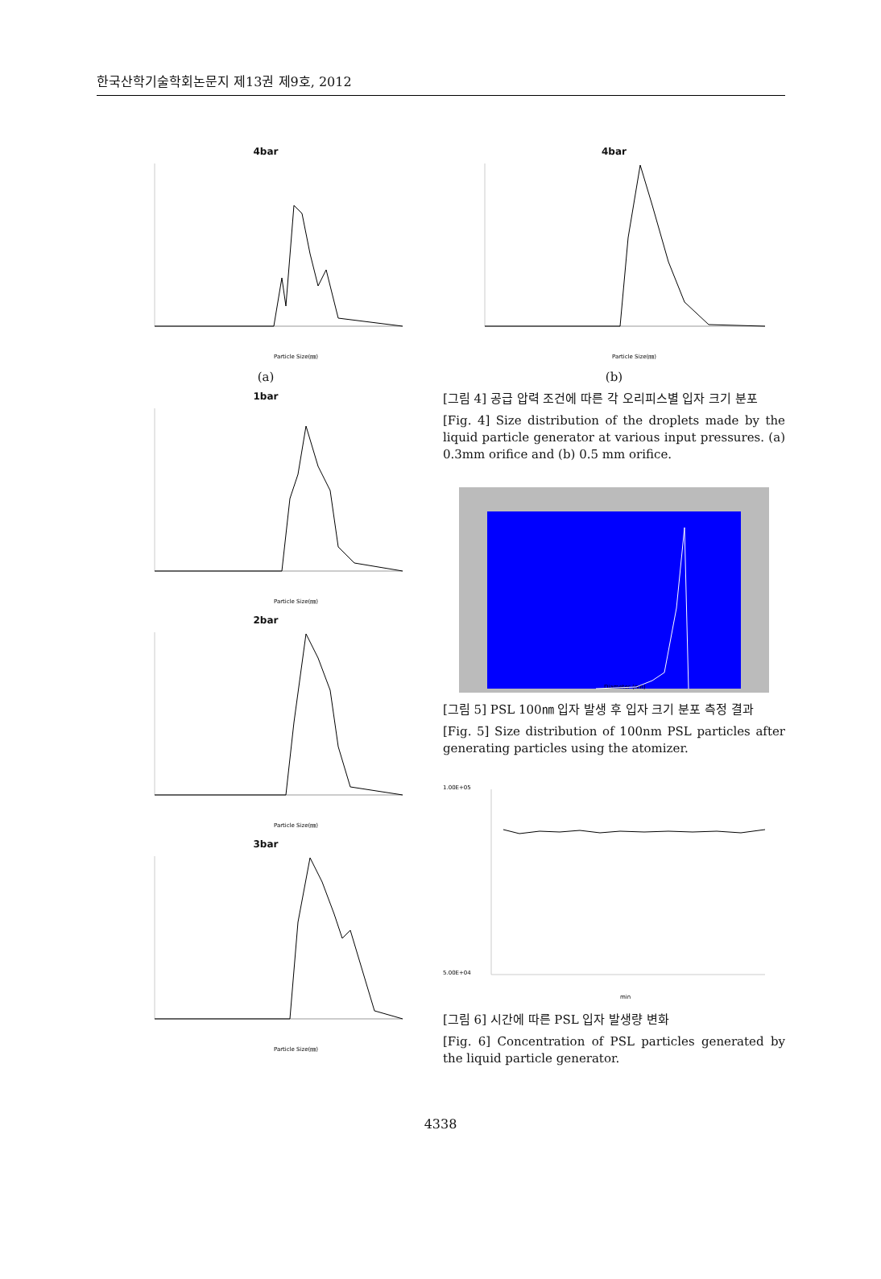한국산학기술학회논문지 제13권 제9호, 2012
4bar
Particle Size(㎚)
(a)
1bar
Particle Size(㎚)
2bar
Particle Size(㎚)
3bar
Particle Size(㎚)
4bar
Particle Size(㎚)
(b)
[그림 4] 공급 압력 조건에 따른 각 오리피스별 입자 크기 분포
[Fig. 4] Size distribution of the droplets made by the liquid particle generator at various input pressures. (a) 0.3mm orifice and (b) 0.5 mm orifice.
Diameter (nm)
[그림 5] PSL 100㎚ 입자 발생 후 입자 크기 분포 측정 결과
[Fig. 5] Size distribution of 100nm PSL particles after generating particles using the atomizer.
1.00E+05
5.00E+04
min
[그림 6] 시간에 따른 PSL 입자 발생량 변화
[Fig. 6] Concentration of PSL particles generated by the liquid particle generator.
4338